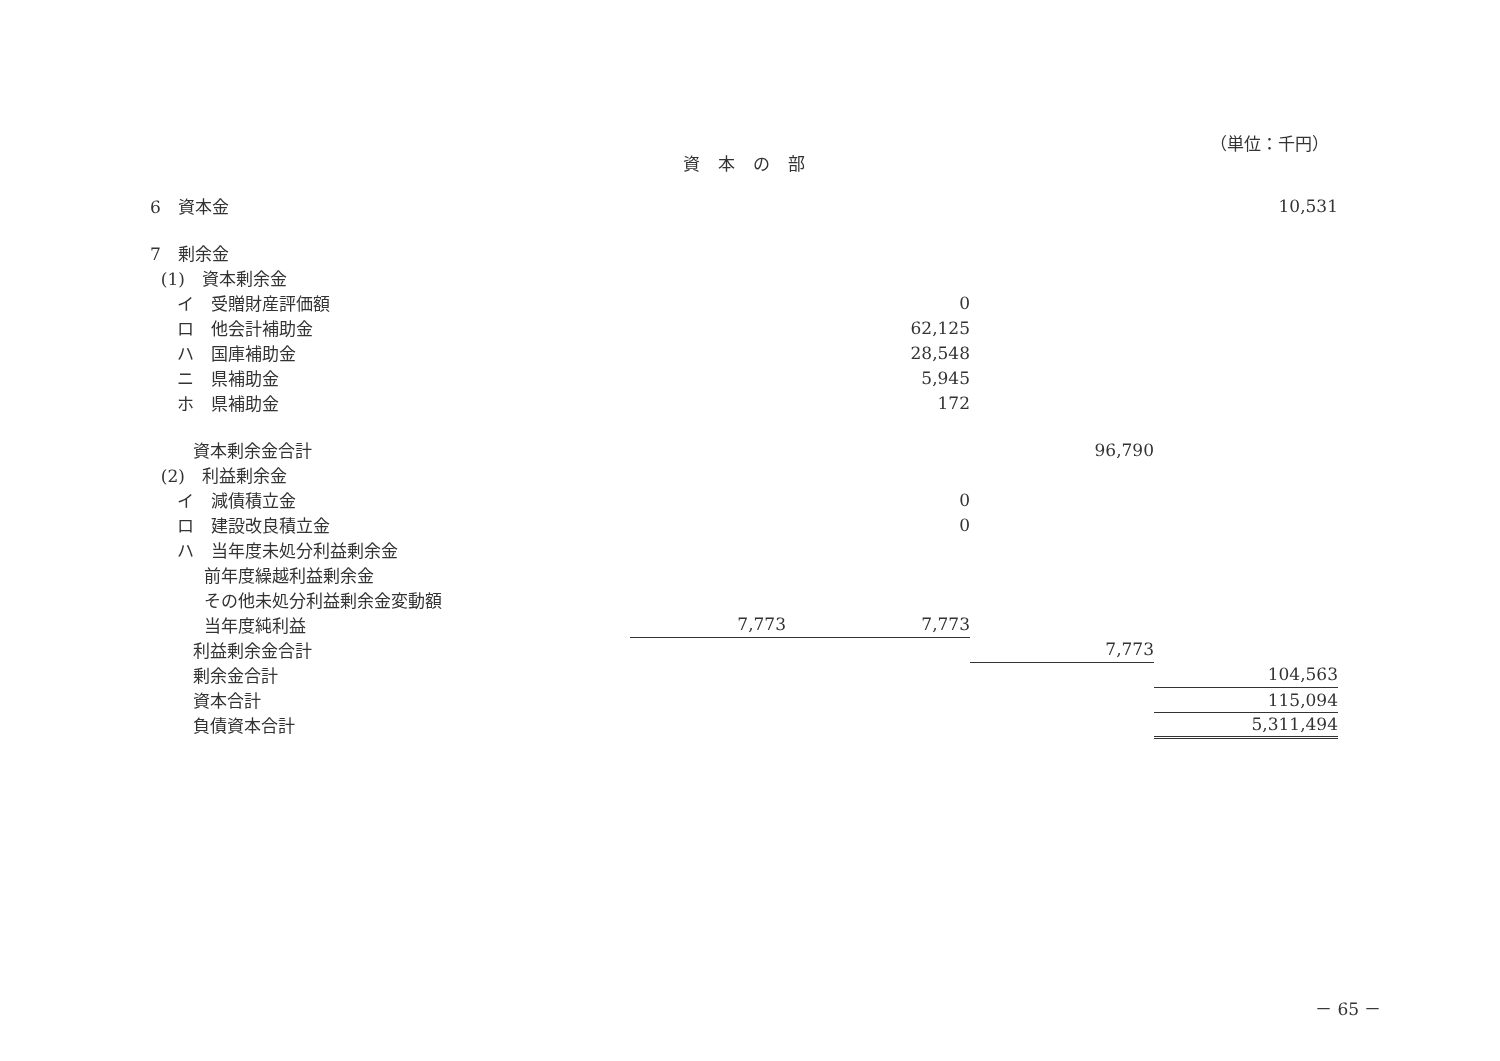（単位：千円）
資本の部
| 6 資本金 | | | | 10,531 |
| 7 剰余金 | | | | |
| (1) 資本剰余金 | | | | |
| イ 受贈財産評価額 | | 0 | | |
| ロ 他会計補助金 | | 62,125 | | |
| ハ 国庫補助金 | | 28,548 | | |
| ニ 県補助金 | | 5,945 | | |
| ホ 県補助金 | | 172 | | |
| 資本剰余金合計 | | | 96,790 | |
| (2) 利益剰余金 | | | | |
| イ 減債積立金 | | 0 | | |
| ロ 建設改良積立金 | | 0 | | |
| ハ 当年度未処分利益剰余金 | | | | |
| 前年度繰越利益剰余金 | | | | |
| その他未処分利益剰余金変動額 | | | | |
| 当年度純利益 | 7,773 | 7,773 | | |
| 利益剰余金合計 | | | 7,773 | |
| 剰余金合計 | | | | 104,563 |
| 資本合計 | | | | 115,094 |
| 負債資本合計 | | | | 5,311,494 |
－ 65 －